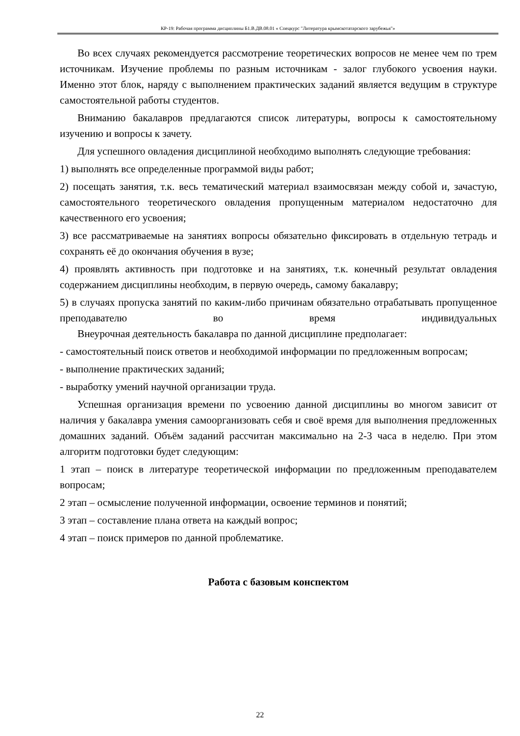КР-19: Рабочая программа дисциплины Б1.В.ДВ.08.01 « Спецкурс "Литература крымскотатарского зарубежья"»
Во всех случаях рекомендуется рассмотрение теоретических вопросов не менее чем по трем источникам. Изучение проблемы по разным источникам - залог глубокого усвоения науки. Именно этот блок, наряду с выполнением практических заданий является ведущим в структуре самостоятельной работы студентов.
Вниманию бакалавров предлагаются список литературы, вопросы к самостоятельному изучению и вопросы к зачету.
Для успешного овладения дисциплиной необходимо выполнять следующие требования:
1) выполнять все определенные программой виды работ;
2) посещать занятия, т.к. весь тематический материал взаимосвязан между собой и, зачастую, самостоятельного теоретического овладения пропущенным материалом недостаточно для качественного его усвоения;
3) все рассматриваемые на занятиях вопросы обязательно фиксировать в отдельную тетрадь и сохранять её до окончания обучения в вузе;
4) проявлять активность при подготовке и на занятиях, т.к. конечный результат овладения содержанием дисциплины необходим, в первую очередь, самому бакалавру;
5) в случаях пропуска занятий по каким-либо причинам обязательно отрабатывать пропущенное преподавателю во время индивидуальных
Внеурочная деятельность бакалавра по данной дисциплине предполагает:
- самостоятельный поиск ответов и необходимой информации по предложенным вопросам;
- выполнение практических заданий;
- выработку умений научной организации труда.
Успешная организация времени по усвоению данной дисциплины во многом зависит от наличия у бакалавра умения самоорганизовать себя и своё время для выполнения предложенных домашних заданий. Объём заданий рассчитан максимально на 2-3 часа в неделю. При этом алгоритм подготовки будет следующим:
1 этап – поиск в литературе теоретической информации по предложенным преподавателем вопросам;
2 этап – осмысление полученной информации, освоение терминов и понятий;
3 этап – составление плана ответа на каждый вопрос;
4 этап – поиск примеров по данной проблематике.
Работа с базовым конспектом
22